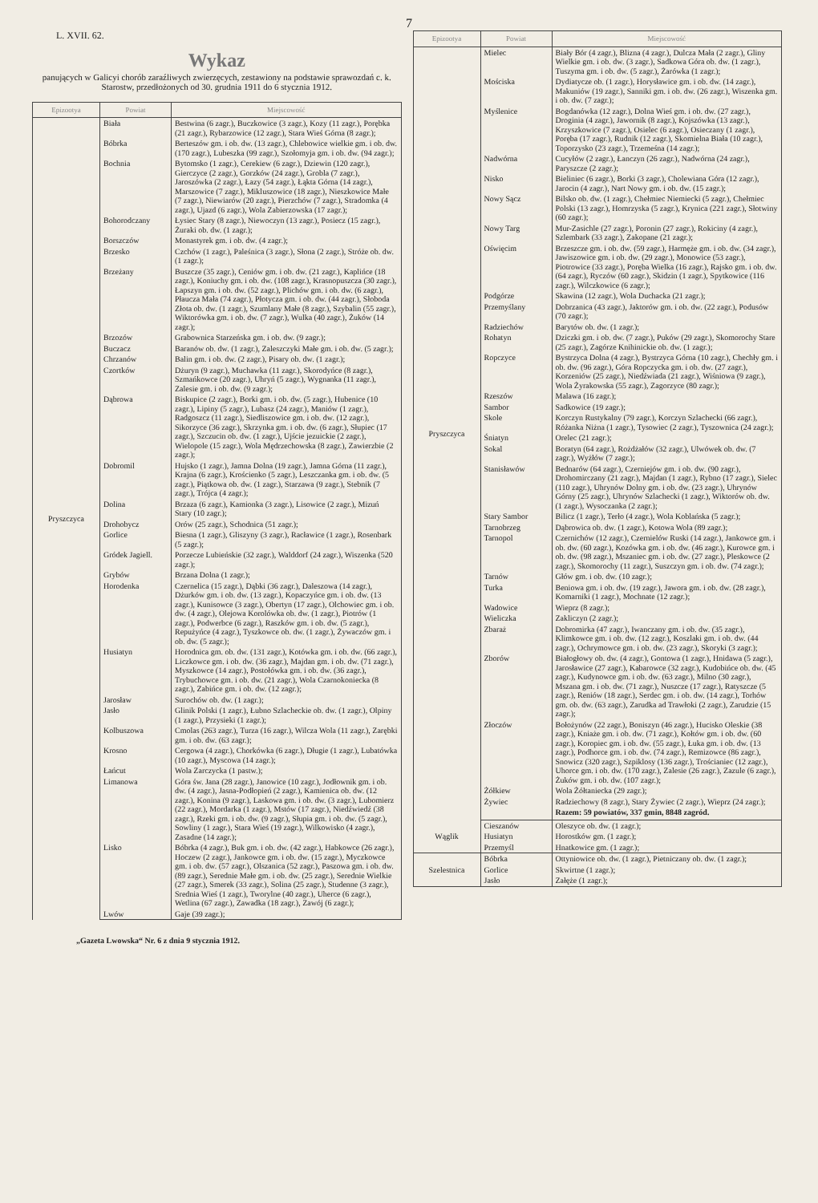7
L. XVII. 62.
Wykaz
panujących w Galicyi chorób zaraźliwych zwierzęcych, zestawiony na podstawie sprawozdań c. k. Starostw, przedłożonych od 30. grudnia 1911 do 6 stycznia 1912.
| Epizootya | Powiat | Miejscowość |
| --- | --- | --- |
| Pryszczyca | Biała | Bestwina (6 zagr.), Buczkowice (3 zagr.), Kozy (11 zagr.), Porębka (21 zagr.), Rybarzowice (12 zagr.), Stara Wieś Górna (8 zagr.); |
| | Bóbrka | Berteszów gm. i ob. dw. (13 zagr.), Chlebowice wielkie gm. i ob. dw. (170 zagr.), Lubeszka (99 zagr.), Szołomyja gm. i ob. dw. (94 zagr.); |
| | Bochnia | Bytomsko (1 zagr.), Cerekiew (6 zagr.), Dziewin (120 zagr.), Gierczyce (2 zagr.), Gorzków (24 zagr.), Grobla (7 zagr.), Jaroszówka (2 zagr.), Łazy (54 zagr.), Łąkta Górna (14 zagr.), Marszowice (7 zagr.), Mikluszowice (18 zagr.), Nieszkowice Małe (7 zagr.), Niewiarów (20 zagr.), Pierzchów (7 zagr.), Stradomka (4 zagr.), Ujazd (6 zagr.), Wola Zabierzowska (17 zagr.); |
| | Bohorodczany | Łysiec Stary (8 zagr.), Niewoczyn (13 zagr.), Posiecz (15 zagr.), Żuraki ob. dw. (1 zagr.); |
| | Borszczów | Monastyrek gm. i ob. dw. (4 zagr.); |
| | Brzesko | Czchów (1 zagr.), Paleśnica (3 zagr.), Słona (2 zagr.), Stróże ob. dw. (1 zagr.); |
| | Brzeżany | Buszcze (35 zagr.), Ceniów gm. i ob. dw. (21 zagr.), Kaplińce (18 zagr.), Koniuchy gm. i ob. dw. (108 zagr.), Krasnopuszcza (30 zagr.), Łapszyn gm. i ob. dw. (52 zagr.), Plichów gm. i ob. dw. (6 zagr.), Płaucza Mała (74 zagr.), Płotycza gm. i ob. dw. (44 zagr.), Słoboda Złota ob. dw. (1 zagr.), Szumlany Małe (8 zagr.), Szybalin (55 zagr.), Wiktorówka gm. i ob. dw. (7 zagr.), Wulka (40 zagr.), Żuków (14 zagr.); |
| | Brzozów | Grabownica Starzeńska gm. i ob. dw. (9 zagr.); |
| | Buczacz | Baranów ob. dw. (1 zagr.), Zaleszczyki Małe gm. i ob. dw. (5 zagr.); |
| | Chrzanów | Balin gm. i ob. dw. (2 zagr.), Pisary ob. dw. (1 zagr.); |
| | Czortków | Dżuryn (9 zagr.), Muchawka (11 zagr.), Skorodyńce (8 zagr.), Szmańkowce (20 zagr.), Uhryń (5 zagr.), Wygnanka (11 zagr.), Zalesie gm. i ob. dw. (9 zagr.); |
| | Dąbrowa | Biskupice (2 zagr.), Borki gm. i ob. dw. (5 zagr.), Hubenice (10 zagr.), Lipiny (5 zagr.), Lubasz (24 zagr.), Maniów (1 zagr.), Radgoszcz (11 zagr.), Siedliszowice gm. i ob. dw. (12 zagr.), Sikorzyce (36 zagr.), Skrzynka gm. i ob. dw. (6 zagr.), Słupiec (17 zagr.), Szczucin ob. dw. (1 zagr.), Ujście jezuickie (2 zagr.), Wielopole (15 zagr.), Wola Mędrzechowska (8 zagr.), Zawierzbie (2 zagr.); |
| | Dobromil | Hujsko (1 zagr.), Jamna Dolna (19 zagr.), Jamna Górna (11 zagr.), Krajna (6 zagr.), Krościenko (5 zagr.), Leszczanka gm. i ob. dw. (5 zagr.), Piątkowa ob. dw. (1 zagr.), Starzawa (9 zagr.), Stebnik (7 zagr.), Trójca (4 zagr.); |
| | Dolina | Brzaza (6 zagr.), Kamionka (3 zagr.), Lisowice (2 zagr.), Mizuń Stary (10 zagr.); |
| | Drohobycz | Orów (25 zagr.), Schodnica (51 zagr.); |
| | Gorlice | Biesna (1 zagr.), Gliszyny (3 zagr.), Racławice (1 zagr.), Rosenbark (5 zagr.); |
| | Gródek Jagiell. | Porzecze Lubieńskie (32 zagr.), Walddorf (24 zagr.), Wiszenka (520 zagr.); |
| | Grybów | Brzana Dolna (1 zagr.); |
| | Horodenka | Czernelica (15 zagr.), Dąbki (36 zagr.), Daleszowa (14 zagr.), Dżurków gm. i ob. dw. (13 zagr.), Kopaczyńce gm. i ob. dw. (13 zagr.), Kunisowce (3 zagr.), Obertyn (17 zagr.), Olchowiec gm. i ob. dw. (4 zagr.), Olejowa Korolówka ob. dw. (1 zagr.), Piotrów (1 zagr.), Podwerbce (6 zagr.), Raszków gm. i ob. dw. (5 zagr.), Repużyńce (4 zagr.), Tyszkowce ob. dw. (1 zagr.), Żywaczów gm. i ob. dw. (5 zagr.); |
| | Husiatyn | Horodnica gm. ob. dw. (131 zagr.), Kotówka gm. i ob. dw. (66 zagr.), Liczkowce gm. i ob. dw. (36 zagr.), Majdan gm. i ob. dw. (71 zagr.), Myszkowce (14 zagr.), Postołówka gm. i ob. dw. (36 zagr.), Trybuchowce gm. i ob. dw. (21 zagr.), Wola Czarnokoniecka (8 zagr.), Zabińce gm. i ob. dw. (12 zagr.); |
| | Jarosław | Surochów ob. dw. (1 zagr.); |
| | Jasło | Glinik Polski (1 zagr.), Łubno Szlacheckie ob. dw. (1 zagr.), Olpiny (1 zagr.), Przysieki (1 zagr.); |
| | Kolbuszowa | Cmolas (263 zagr.), Turza (16 zagr.), Wilcza Wola (11 zagr.), Zarębki gm. i ob. dw. (63 zagr.); |
| | Krosno | Cergowa (4 zagr.), Chorkówka (6 zagr.), Długie (1 zagr.), Lubatówka (10 zagr.), Myscowa (14 zagr.); |
| | Łańcut | Wola Zarczycka (1 pastw.); |
| | Limanowa | Góra św. Jana (28 zagr.), Janowice (10 zagr.), Jodłownik gm. i ob. dw. (4 zagr.), Jasna-Podłopień (2 zagr.), Kamienica ob. dw. (12 zagr.), Konina (9 zagr.), Laskowa gm. i ob. dw. (3 zagr.), Lubomierz (22 zagr.), Mordarka (1 zagr.), Mstów (17 zagr.), Niedźwiedź (38 zagr.), Rzeki gm. i ob. dw. (9 zagr.), Słupia gm. i ob. dw. (5 zagr.), Sowliny (1 zagr.), Stara Wieś (19 zagr.), Wilkowisko (4 zagr.), Zasadne (14 zagr.); |
| | Lisko | Bóbrka (4 zagr.), Buk gm. i ob. dw. (42 zagr.), Habkowce (26 zagr.), Hoczew (2 zagr.), Jankowce gm. i ob. dw. (15 zagr.), Myczkowce gm. i ob. dw. (57 zagr.), Olszanica (52 zagr.), Paszowa gm. i ob. dw. (89 zagr.), Serednie Małe gm. i ob. dw. (25 zagr.), Serednie Wielkie (27 zagr.), Smerek (33 zagr.), Solina (25 zagr.), Studenne (3 zagr.), Srednia Wieś (1 zagr.), Tworylne (40 zagr.), Uherce (6 zagr.), Wetlina (67 zagr.), Zawadka (18 zagr.), Zawój (6 zagr.); |
| | Lwów | Gaje (39 zagr.); |
„Gazeta Lwowska“ Nr. 6 z dnia 9 stycznia 1912.
| Epizootya | Powiat | Miejscowość |
| --- | --- | --- |
| Pryszczyca | Mielec | Biały Bór (4 zagr.), Blizna (4 zagr.), Dulcza Mała (2 zagr.), Gliny Wielkie gm. i ob. dw. (3 zagr.), Sadkowa Góra ob. dw. (1 zagr.), Tuszyma gm. i ob. dw. (5 zagr.), Żarówka (1 zagr.); |
| | Mościska | Dydiatycze ob. (1 zagr.), Horysławice gm. i ob. dw. (14 zagr.), Makuniów (19 zagr.), Sanniki gm. i ob. dw. (26 zagr.), Wiszenka gm. i ob. dw. (7 zagr.); |
| | Myślenice | Bogdanówka (12 zagr.), Dolna Wieś gm. i ob. dw. (27 zagr.), Droginia (4 zagr.), Jawornik (8 zagr.), Kojszówka (13 zagr.), Krzyszkowice (7 zagr.), Osielec (6 zagr.), Osieczany (1 zagr.), Poręba (17 zagr.), Rudnik (12 zagr.), Skomielna Biała (10 zagr.), Toporzysko (23 zagr.), Trzemeśna (14 zagr.); |
| | Nadwórna | Cucyłów (2 zagr.), Łanczyn (26 zagr.), Nadwórna (24 zagr.), Paryszcze (2 zagr.); |
| | Nisko | Bieliniec (6 zagr.), Borki (3 zagr.), Cholewiana Góra (12 zagr.), Jarocin (4 zagr.), Nart Nowy gm. i ob. dw. (15 zagr.); |
| | Nowy Sącz | Bilsko ob. dw. (1 zagr.), Chełmiec Niemiecki (5 zagr.), Chełmiec Polski (13 zagr.), Homrzyska (5 zagr.), Krynica (221 zagr.), Słotwiny (60 zagr.); |
| | Nowy Targ | Mur-Zasichle (27 zagr.), Poronin (27 zagr.), Rokiciny (4 zagr.), Szlembark (33 zagr.), Zakopane (21 zagr.); |
| | Oświęcim | Brzeszcze gm. i ob. dw. (59 zagr.), Harmęże gm. i ob. dw. (34 zagr.), Jawiszowice gm. i ob. dw. (29 zagr.), Monowice (53 zagr.), Piotrowice (33 zagr.), Poręba Wielka (16 zagr.), Rajsko gm. i ob. dw. (64 zagr.), Ryczów (60 zagr.), Skidzin (1 zagr.), Spytkowice (116 zagr.), Wilczkowice (6 zagr.); |
| | Podgórze | Skawina (12 zagr.), Wola Duchacka (21 zagr.); |
| | Przemyślany | Dobrzanica (43 zagr.), Jaktorów gm. i ob. dw. (22 zagr.), Podusów (70 zagr.); |
| | Radziechów | Barytów ob. dw. (1 zagr.); |
| | Rohatyn | Dziczki gm. i ob. dw. (7 zagr.), Puków (29 zagr.), Skomorochy Stare (25 zagr.), Zagórze Knihinickie ob. dw. (1 zagr.); |
| | Ropczyce | Bystrzyca Dolna (4 zagr.), Bystrzyca Górna (10 zagr.), Chechły gm. i ob. dw. (96 zagr.), Góra Ropczycka gm. i ob. dw. (27 zagr.), Korzeniów (25 zagr.), Niedźwiada (21 zagr.), Wiśniowa (9 zagr.), Wola Żyrakowska (55 zagr.), Zagorzyce (80 zagr.); |
| | Rzeszów | Malawa (16 zagr.); |
| | Sambor | Sadkowice (19 zagr.); |
| | Skole | Korczyn Rustykalny (79 zagr.), Korczyn Szlachecki (66 zagr.), Różanka Niżna (1 zagr.), Tysowiec (2 zagr.), Tyszownica (24 zagr.); |
| | Śniatyn | Orelec (21 zagr.); |
| | Sokal | Boratyn (64 zagr.), Rożdżałów (32 zagr.), Ulwówek ob. dw. (7 zagr.), Wyżłów (7 zagr.); |
| | Stanisławów | Bednarów (64 zagr.), Czerniejów gm. i ob. dw. (90 zagr.), Drohomirczany (21 zagr.), Majdan (1 zagr.), Rybno (17 zagr.), Sielec (110 zagr.), Uhrynów Dolny gm. i ob. dw. (23 zagr.), Uhrynów Górny (25 zagr.), Uhrynów Szlachecki (1 zagr.), Wiktorów ob. dw. (1 zagr.), Wysoczanka (2 zagr.); |
| | Stary Sambor | Bilicz (1 zagr.), Terło (4 zagr.), Wola Koblańska (5 zagr.); |
| | Tarnobrzeg | Dąbrowica ob. dw. (1 zagr.), Kotowa Wola (89 zagr.); |
| | Tarnopol | Czernichów (12 zagr.), Czernielów Ruski (14 zagr.), Jankowce gm. i ob. dw. (60 zagr.), Kozówka gm. i ob. dw. (46 zagr.), Kurowce gm. i ob. dw. (98 zagr.), Mszaniec gm. i ob. dw. (27 zagr.), Pleskowce (2 zagr.), Skomorochy (11 zagr.), Suszczyn gm. i ob. dw. (74 zagr.); |
| | Tarnów | Głów gm. i ob. dw. (10 zagr.); |
| | Turka | Beniowa gm. i ob. dw. (19 zagr.), Jawora gm. i ob. dw. (28 zagr.), Komarniki (1 zagr.), Mochnate (12 zagr.); |
| | Wadowice | Wieprz (8 zagr.); |
| | Wieliczka | Zakliczyn (2 zagr.); |
| | Zbaraż | Dobromirka (47 zagr.), Iwanczany gm. i ob. dw. (35 zagr.), Klimkowce gm. i ob. dw. (12 zagr.), Koszlaki gm. i ob. dw. (44 zagr.), Ochrymowce gm. i ob. dw. (23 zagr.), Skoryki (3 zagr.); |
| | Zborów | Białogłowy ob. dw. (4 zagr.), Gontowa (1 zagr.), Hnidawa (5 zagr.), Jarosławice (27 zagr.), Kabarowce (32 zagr.), Kudobińce ob. dw. (45 zagr.), Kudynowce gm. i ob. dw. (63 zagr.), Milno (30 zagr.), Mszana gm. i ob. dw. (71 zagr.), Nuszcze (17 zagr.), Ratyszcze (5 zagr.), Reniów (18 zagr.), Serdec gm. i ob. dw. (14 zagr.), Torhów gm. ob. dw. (63 zagr.), Zarudka ad Trawłoki (2 zagr.), Zarudzie (15 zagr.); |
| | Złoczów | Bołożynów (22 zagr.), Boniszyn (46 zagr.), Hucisko Oleskie (38 zagr.), Kniaże gm. i ob. dw. (71 zagr.), Kołtów gm. i ob. dw. (60 zagr.), Koropiec gm. i ob. dw. (55 zagr.), Łuka gm. i ob. dw. (13 zagr.), Podhorce gm. i ob. dw. (74 zagr.), Remizowce (86 zagr.), Snowicz (320 zagr.), Szpiklosy (136 zagr.), Trościaniec (12 zagr.), Uhorce gm. i ob. dw. (170 zagr.), Zalesie (26 zagr.), Zazule (6 zagr.), Żuków gm. i ob. dw. (107 zagr.); |
| | Żółkiew | Wola Żółtaniecka (29 zagr.); |
| | Żywiec | Radziechowy (8 zagr.), Stary Żywiec (2 zagr.), Wieprz (24 zagr.); |
| | | Razem: 59 powiatów, 337 gmin, 8848 zagród. |
| Wąglik | Cieszanów | Oleszyce ob. dw. (1 zagr.); |
| | Husiatyn | Horostków gm. (1 zagr.); |
| | Przemyśl | Hnatkowice gm. (1 zagr.); |
| Szelestnica | Bóbrka | Ottyniowice ob. dw. (1 zagr.), Pietniczany ob. dw. (1 zagr.); |
| | Gorlice | Skwirtne (1 zagr.); |
| | Jasło | Załęże (1 zagr.); |